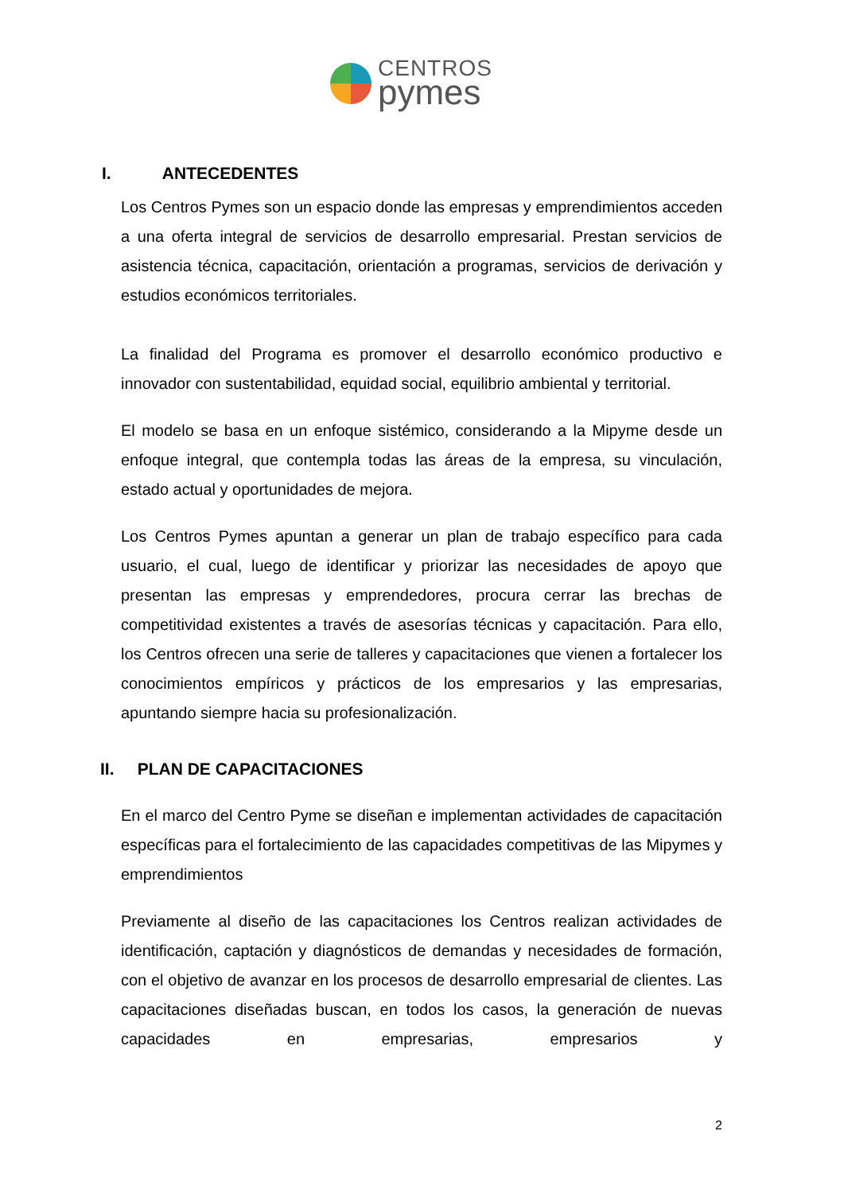CENTROS
pymes
I. ANTECEDENTES
Los Centros Pymes son un espacio donde las empresas y emprendimientos acceden a una oferta integral de servicios de desarrollo empresarial. Prestan servicios de asistencia técnica, capacitación, orientación a programas, servicios de derivación y estudios económicos territoriales.
La finalidad del Programa es promover el desarrollo económico productivo e innovador con sustentabilidad, equidad social, equilibrio ambiental y territorial.
El modelo se basa en un enfoque sistémico, considerando a la Mipyme desde un enfoque integral, que contempla todas las áreas de la empresa, su vinculación, estado actual y oportunidades de mejora.
Los Centros Pymes apuntan a generar un plan de trabajo específico para cada usuario, el cual, luego de identificar y priorizar las necesidades de apoyo que presentan las empresas y emprendedores, procura cerrar las brechas de competitividad existentes a través de asesorías técnicas y capacitación. Para ello, los Centros ofrecen una serie de talleres y capacitaciones que vienen a fortalecer los conocimientos empíricos y prácticos de los empresarios y las empresarias, apuntando siempre hacia su profesionalización.
II. PLAN DE CAPACITACIONES
En el marco del Centro Pyme se diseñan e implementan actividades de capacitación específicas para el fortalecimiento de las capacidades competitivas de las Mipymes y emprendimientos
Previamente al diseño de las capacitaciones los Centros realizan actividades de identificación, captación y diagnósticos de demandas y necesidades de formación, con el objetivo de avanzar en los procesos de desarrollo empresarial de clientes. Las capacitaciones diseñadas buscan, en todos los casos, la generación de nuevas capacidades en empresarias, empresarios y
2